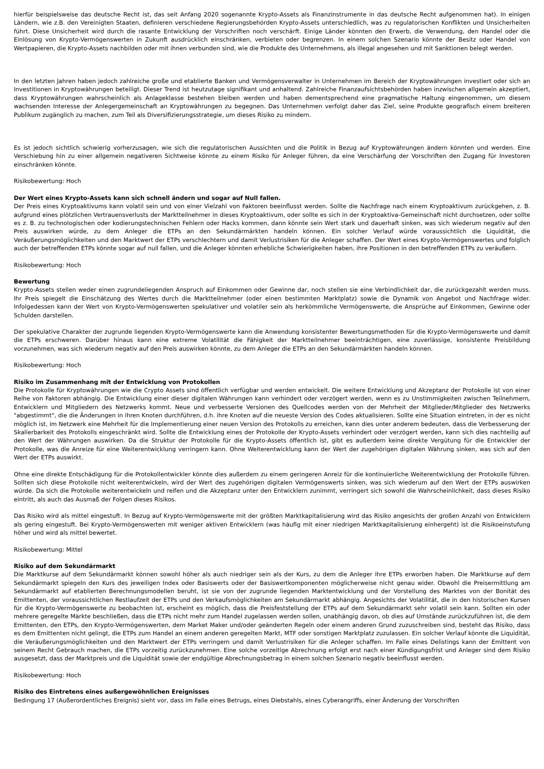hierfür beispielsweise das deutsche Recht ist, das seit Anfang 2020 sogenannte Krypto-Assets als Finanzinstrumente in das deutsche Recht aufgenommen hat). In einigen Ländern, wie z.B. den Vereinigten Staaten, definieren verschiedene Regierungsbehörden Krypto-Assets unterschiedlich, was zu regulatorischen Konflikten und Unsicherheiten führt. Diese Unsicherheit wird durch die rasante Entwicklung der Vorschriften noch verschärft. Einige Länder könnten den Erwerb, die Verwendung, den Handel oder die Einlösung von Krypto-Vermögenswerten in Zukunft ausdrücklich einschränken, verbieten oder begrenzen. In einem solchen Szenario könnte der Besitz oder Handel von Wertpapieren, die Krypto-Assets nachbilden oder mit ihnen verbunden sind, wie die Produkte des Unternehmens, als illegal angesehen und mit Sanktionen belegt werden.
In den letzten Jahren haben jedoch zahlreiche große und etablierte Banken und Vermögensverwalter in Unternehmen im Bereich der Kryptowährungen investiert oder sich an Investitionen in Kryptowährungen beteiligt. Dieser Trend ist heutzutage signifikant und anhaltend. Zahlreiche Finanzaufsichtsbehörden haben inzwischen allgemein akzeptiert, dass Kryptowährungen wahrscheinlich als Anlageklasse bestehen bleiben werden und haben dementsprechend eine pragmatische Haltung eingenommen, um diesem wachsenden Interesse der Anlegergemeinschaft an Kryptowährungen zu begegnen. Das Unternehmen verfolgt daher das Ziel, seine Produkte geografisch einem breiteren Publikum zugänglich zu machen, zum Teil als Diversifizierungsstrategie, um dieses Risiko zu mindern.
Es ist jedoch sichtlich schwierig vorherzusagen, wie sich die regulatorischen Aussichten und die Politik in Bezug auf Kryptowährungen ändern könnten und werden. Eine Verschiebung hin zu einer allgemein negativeren Sichtweise könnte zu einem Risiko für Anleger führen, da eine Verschärfung der Vorschriften den Zugang für Investoren einschränken könnte.
Risikobewertung: Hoch
Der Wert eines Krypto-Assets kann sich schnell ändern und sogar auf Null fallen.
Der Preis eines Kryptoaktivums kann volatil sein und von einer Vielzahl von Faktoren beeinflusst werden. Sollte die Nachfrage nach einem Kryptoaktivum zurückgehen, z. B. aufgrund eines plötzlichen Vertrauensverlusts der Marktteilnehmer in dieses Kryptoaktivum, oder sollte es sich in der Kryptoaktiva-Gemeinschaft nicht durchsetzen, oder sollte es z. B. zu technologischen oder kodierungstechnischen Fehlern oder Hacks kommen, dann könnte sein Wert stark und dauerhaft sinken, was sich wiederum negativ auf den Preis auswirken würde, zu dem Anleger die ETPs an den Sekundärmärkten handeln können. Ein solcher Verlauf würde voraussichtlich die Liquidität, die Veräußerungsmöglichkeiten und den Marktwert der ETPs verschlechtern und damit Verlustrisiken für die Anleger schaffen. Der Wert eines Krypto-Vermögenswertes und folglich auch der betreffenden ETPs könnte sogar auf null fallen, und die Anleger könnten erhebliche Schwierigkeiten haben, ihre Positionen in den betreffenden ETPs zu veräußern.
Risikobewertung: Hoch
Bewertung
Krypto-Assets stellen weder einen zugrundeliegenden Anspruch auf Einkommen oder Gewinne dar, noch stellen sie eine Verbindlichkeit dar, die zurückgezahlt werden muss. Ihr Preis spiegelt die Einschätzung des Wertes durch die Marktteilnehmer (oder einen bestimmten Marktplatz) sowie die Dynamik von Angebot und Nachfrage wider. Infolgedessen kann der Wert von Krypto-Vermögenswerten spekulativer und volatiler sein als herkömmliche Vermögenswerte, die Ansprüche auf Einkommen, Gewinne oder Schulden darstellen.
Der spekulative Charakter der zugrunde liegenden Krypto-Vermögenswerte kann die Anwendung konsistenter Bewertungsmethoden für die Krypto-Vermögenswerte und damit die ETPs erschweren. Darüber hinaus kann eine extreme Volatilität die Fähigkeit der Marktteilnehmer beeinträchtigen, eine zuverlässige, konsistente Preisbildung vorzunehmen, was sich wiederum negativ auf den Preis auswirken könnte, zu dem Anleger die ETPs an den Sekundärmärkten handeln können.
Risikobewertung: Hoch
Risiko im Zusammenhang mit der Entwicklung von Protokollen
Die Protokolle für Kryptowährungen wie die Crypto Assets sind öffentlich verfügbar und werden entwickelt. Die weitere Entwicklung und Akzeptanz der Protokolle ist von einer Reihe von Faktoren abhängig. Die Entwicklung einer dieser digitalen Währungen kann verhindert oder verzögert werden, wenn es zu Unstimmigkeiten zwischen Teilnehmern, Entwicklern und Mitgliedern des Netzwerks kommt. Neue und verbesserte Versionen des Quellcodes werden von der Mehrheit der Mitglieder/Mitglieder des Netzwerks "abgestimmt", die die Änderungen in ihren Knoten durchführen, d.h. ihre Knoten auf die neueste Version des Codes aktualisieren. Sollte eine Situation eintreten, in der es nicht möglich ist, im Netzwerk eine Mehrheit für die Implementierung einer neuen Version des Protokolls zu erreichen, kann dies unter anderem bedeuten, dass die Verbesserung der Skalierbarkeit des Protokolls eingeschränkt wird. Sollte die Entwicklung eines der Protokolle der Krypto-Assets verhindert oder verzögert werden, kann sich dies nachteilig auf den Wert der Währungen auswirken. Da die Struktur der Protokolle für die Krypto-Assets öffentlich ist, gibt es außerdem keine direkte Vergütung für die Entwickler der Protokolle, was die Anreize für eine Weiterentwicklung verringern kann. Ohne Weiterentwicklung kann der Wert der zugehörigen digitalen Währung sinken, was sich auf den Wert der ETPs auswirkt.
Ohne eine direkte Entschädigung für die Protokollentwickler könnte dies außerdem zu einem geringeren Anreiz für die kontinuierliche Weiterentwicklung der Protokolle führen. Sollten sich diese Protokolle nicht weiterentwickeln, wird der Wert des zugehörigen digitalen Vermögenswerts sinken, was sich wiederum auf den Wert der ETPs auswirken würde. Da sich die Protokolle weiterentwickeln und reifen und die Akzeptanz unter den Entwicklern zunimmt, verringert sich sowohl die Wahrscheinlichkeit, dass dieses Risiko eintritt, als auch das Ausmaß der Folgen dieses Risikos.
Das Risiko wird als mittel eingestuft. In Bezug auf Krypto-Vermögenswerte mit der größten Marktkapitalisierung wird das Risiko angesichts der großen Anzahl von Entwicklern als gering eingestuft. Bei Krypto-Vermögenswerten mit weniger aktiven Entwicklern (was häufig mit einer niedrigen Marktkapitalisierung einhergeht) ist die Risikoeinstufung höher und wird als mittel bewertet.
Risikobewertung: Mittel
Risiko auf dem Sekundärmarkt
Die Marktkurse auf dem Sekundärmarkt können sowohl höher als auch niedriger sein als der Kurs, zu dem die Anleger ihre ETPs erworben haben. Die Marktkurse auf dem Sekundärmarkt spiegeln den Kurs des jeweiligen Index oder Basiswerts oder der Basiswertkomponenten möglicherweise nicht genau wider. Obwohl die Preisermittlung am Sekundärmarkt auf etablierten Berechnungsmodellen beruht, ist sie von der zugrunde liegenden Marktentwicklung und der Vorstellung des Marktes von der Bonität des Emittenten, der voraussichtlichen Restlaufzeit der ETPs und den Verkaufsmöglichkeiten am Sekundärmarkt abhängig. Angesichts der Volatilität, die in den historischen Kursen für die Krypto-Vermögenswerte zu beobachten ist, erscheint es möglich, dass die Preisfeststellung der ETPs auf dem Sekundärmarkt sehr volatil sein kann. Sollten ein oder mehrere geregelte Märkte beschließen, dass die ETPs nicht mehr zum Handel zugelassen werden sollen, unabhängig davon, ob dies auf Umstände zurückzuführen ist, die dem Emittenten, den ETPs, den Krypto-Vermögenswerten, dem Market Maker und/oder geänderten Regeln oder einem anderen Grund zuzuschreiben sind, besteht das Risiko, dass es dem Emittenten nicht gelingt, die ETPs zum Handel an einem anderen geregelten Markt, MTF oder sonstigen Marktplatz zuzulassen. Ein solcher Verlauf könnte die Liquidität, die Veräußerungsmöglichkeiten und den Marktwert der ETPs verringern und damit Verlustrisiken für die Anleger schaffen. Im Falle eines Delistings kann der Emittent von seinem Recht Gebrauch machen, die ETPs vorzeitig zurückzunehmen. Eine solche vorzeitige Abrechnung erfolgt erst nach einer Kündigungsfrist und Anleger sind dem Risiko ausgesetzt, dass der Marktpreis und die Liquidität sowie der endgültige Abrechnungsbetrag in einem solchen Szenario negativ beeinflusst werden.
Risikobewertung: Hoch
Risiko des Eintretens eines außergewöhnlichen Ereignisses
Bedingung 17 (Außerordentliches Ereignis) sieht vor, dass im Falle eines Betrugs, eines Diebstahls, eines Cyberangriffs, einer Änderung der Vorschriften